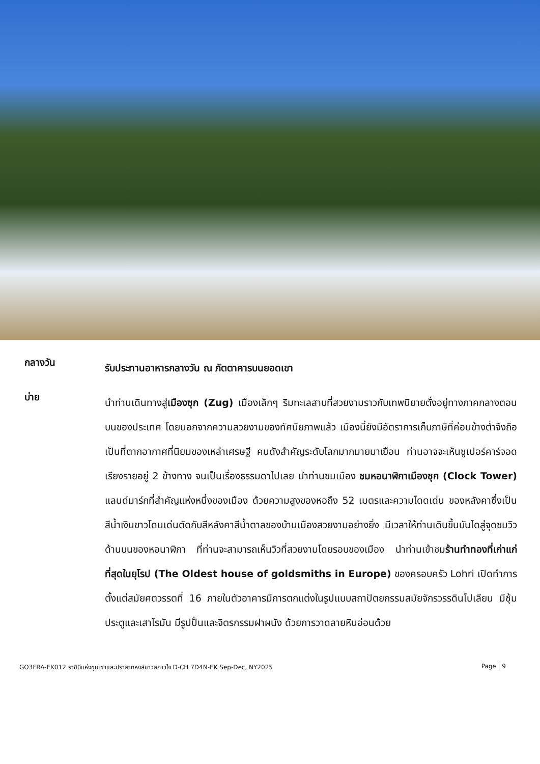กลางวัน
รับประทานอาหารกลางวัน ณ ภัตตาคารบนยอดเขา
บ่าย
นำท่านเดินทางสู่เมืองซุก (Zug) เมืองเล็กๆ ริมทะเลสาบที่สวยงามราวกับเทพนิยายตั้งอยู่ทางภาคกลางตอนบนของประเทศ โดยนอกจากความสวยงามของทัศนียภาพแล้ว เมืองนี้ยังมีอัตราการเก็บภาษีที่ค่อนข้างต่ำจึงถือเป็นที่ตากอากาศที่นิยมของเหล่าเศรษฐี คนดังสำคัญระดับโลกมากมายมาเยือน ท่านอาจจะเห็นซูเปอร์คาร์จอดเรียงรายอยู่ 2 ข้างทาง จนเป็นเรื่องธรรมดาไปเลย นำท่านชมเมือง ชมหอนาฬิกาเมืองซุก (Clock Tower) แลนด์มาร์กที่สำคัญแห่งหนึ่งของเมือง ด้วยความสูงของหอถึง 52 เมตรและความโดดเด่น ของหลังคาซึ่งเป็นสีน้ำเงินขาวโดนเด่นตัดกับสีหลังคาสีน้ำตาลของบ้านเมืองสวยงามอย่างยิ่ง มีเวลาให้ท่านเดินขึ้นบันไดสู่จุดชมวิวด้านบนของหอนาฬิกา ที่ท่านจะสามารถเห็นวิวที่สวยงามโดยรอบของเมือง นำท่านเข้าชมร้านทำทองที่เก่าแก่ที่สุดในยุโรป (The Oldest house of goldsmiths in Europe) ของครอบครัว Lohri เปิดทำการตั้งแต่สมัยศตวรรตที่ 16 ภายในตัวอาคารมีการตกแต่งในรูปแบบสถาปัตยกรรมสมัยจักรวรรดินโปเลียน มีซุ้มประตูและเสาโรมัน มีรูปปั้นและจิตรกรรมฝาผนัง ด้วยการวาดลายหินอ่อนด้วย
GO3FRA-EK012 ราชินีแห่งขุนเขาและปราสาทหงส์ขาวสกาวใจ D-CH 7D4N-EK Sep-Dec, NY2025 Page | 9